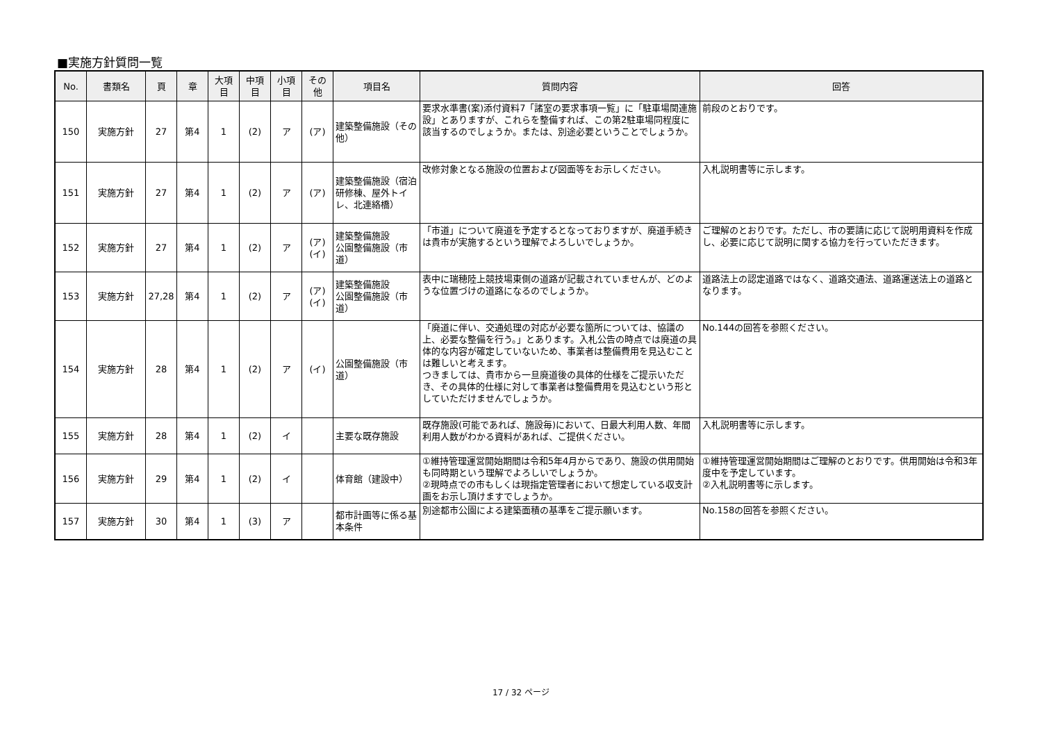■実施方針質問一覧
| No. | 書類名 | 頁 | 章 | 大項目 | 中項目 | 小項目 | その他 | 項目名 | 質問内容 | 回答 |
| --- | --- | --- | --- | --- | --- | --- | --- | --- | --- | --- |
| 150 | 実施方針 | 27 | 第4 | 1 | (2) | ア | (ア) | 建築整備施設（その他） | 要求水準書(案)添付資料7「諸室の要求事項一覧」に「駐車場関連施設」とありますが、これらを整備すれば、この第2駐車場同程度に該当するのでしょうか。または、別途必要ということでしょうか。 | 前段のとおりです。 |
| 151 | 実施方針 | 27 | 第4 | 1 | (2) | ア | (ア) | 建築整備施設（宿泊研修棟、屋外トイレ、北連絡橋） | 改修対象となる施設の位置および図面等をお示しください。 | 入札説明書等に示します。 |
| 152 | 実施方針 | 27 | 第4 | 1 | (2) | ア | (ア) (イ) | 建築整備施設 公園整備施設（市道） | 「市道」について廃道を予定するとなっておりますが、廃道手続きは貴市が実施するという理解でよろしいでしょうか。 | ご理解のとおりです。ただし、市の要請に応じて説明用資料を作成し、必要に応じて説明に関する協力を行っていただきます。 |
| 153 | 実施方針 | 27,28 | 第4 | 1 | (2) | ア | (ア) (イ) | 建築整備施設 公園整備施設（市道） | 表中に瑞穂陸上競技場東側の道路が記載されていませんが、どのような位置づけの道路になるのでしょうか。 | 道路法上の認定道路ではなく、道路交通法、道路運送法上の道路となります。 |
| 154 | 実施方針 | 28 | 第4 | 1 | (2) | ア | (イ) | 公園整備施設（市道） | 「廃道に伴い、交通処理の対応が必要な箇所については、協議の上、必要な整備を行う。」とあります。入札公告の時点では廃道の具体的な内容が確定していないため、事業者は整備費用を見込むことは難しいと考えます。 つきましては、貴市から一旦廃道後の具体的仕様をご提示いただき、その具体的仕様に対して事業者は整備費用を見込むという形としていただけませんでしょうか。 | No.144の回答を参照ください。 |
| 155 | 実施方針 | 28 | 第4 | 1 | (2) | イ | | 主要な既存施設 | 既存施設(可能であれば、施設毎)において、日最大利用人数、年間利用人数がわかる資料があれば、ご提供ください。 | 入札説明書等に示します。 |
| 156 | 実施方針 | 29 | 第4 | 1 | (2) | イ | | 体育館（建設中） | ①維持管理運営開始期間は令和5年4月からであり、施設の供用開始も同時期という理解でよろしいでしょうか。 ②現時点での市もしくは現指定管理者において想定している収支計画をお示し頂けますでしょうか。 | ①維持管理運営開始期間はご理解のとおりです。供用開始は令和3年度中を予定しています。 ②入札説明書等に示します。 |
| 157 | 実施方針 | 30 | 第4 | 1 | (3) | ア | | 都市計画等に係る基本条件 | 別途都市公園による建築面積の基準をご提示願います。 | No.158の回答を参照ください。 |
17 / 32 ページ